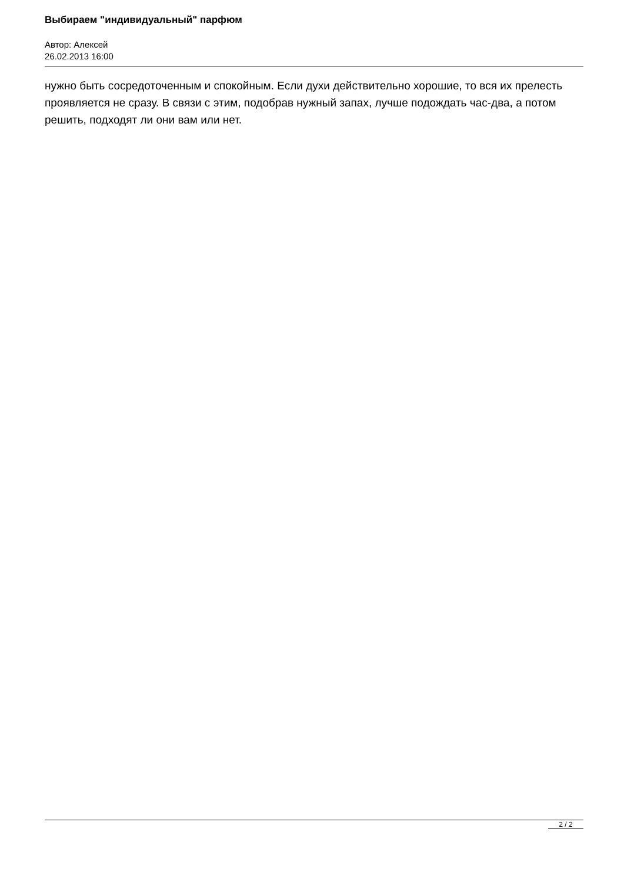Выбираем "индивидуальный" парфюм
Автор: Алексей
26.02.2013 16:00
нужно быть сосредоточенным и спокойным. Если духи действительно хорошие, то вся их прелесть проявляется не сразу. В связи с этим, подобрав нужный запах, лучше подождать час-два, а потом решить, подходят ли они вам или нет.
2 / 2